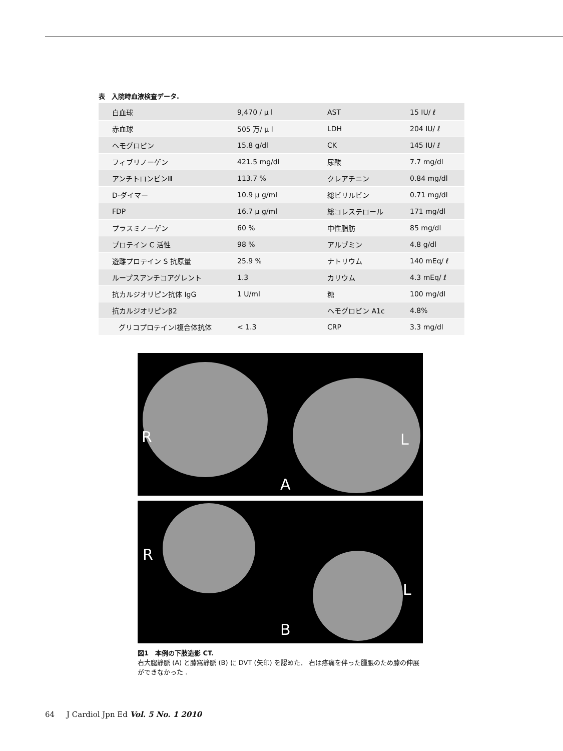表　入院時血液検査データ.
| 白血球 | 9,470 / μ l | AST | 15 IU/ ℓ |
| 赤血球 | 505 万/ μ l | LDH | 204 IU/ ℓ |
| ヘモグロビン | 15.8 g/dl | CK | 145 IU/ ℓ |
| フィブリノーゲン | 421.5 mg/dl | 尿酸 | 7.7 mg/dl |
| アンチトロンビンⅢ | 113.7 % | クレアチニン | 0.84 mg/dl |
| D-ダイマー | 10.9 μ g/ml | 総ビリルビン | 0.71 mg/dl |
| FDP | 16.7 μ g/ml | 総コレステロール | 171 mg/dl |
| プラスミノーゲン | 60 % | 中性脂肪 | 85 mg/dl |
| プロテイン C 活性 | 98 % | アルブミン | 4.8 g/dl |
| 遊離プロテイン S 抗原量 | 25.9 % | ナトリウム | 140 mEq/ ℓ |
| ループスアンチコアグレント | 1.3 | カリウム | 4.3 mEq/ ℓ |
| 抗カルジオリピン抗体 IgG | 1 U/ml | 糖 | 100 mg/dl |
| 抗カルジオリピンβ2 | | ヘモグロビン A1c | 4.8% |
| グリコプロテインⅠ複合体抗体 | < 1.3 | CRP | 3.3 mg/dl |
R L
A
R
L
B
図1　本例の下肢造影 CT.
右大腿静脈 (A) と膝窩静脈 (B) に DVT (矢印) を認めた． 右は疼痛を伴った腫脹のため膝の伸展ができなかった .
64 J Cardiol Jpn Ed Vol. 5 No. 1 2010